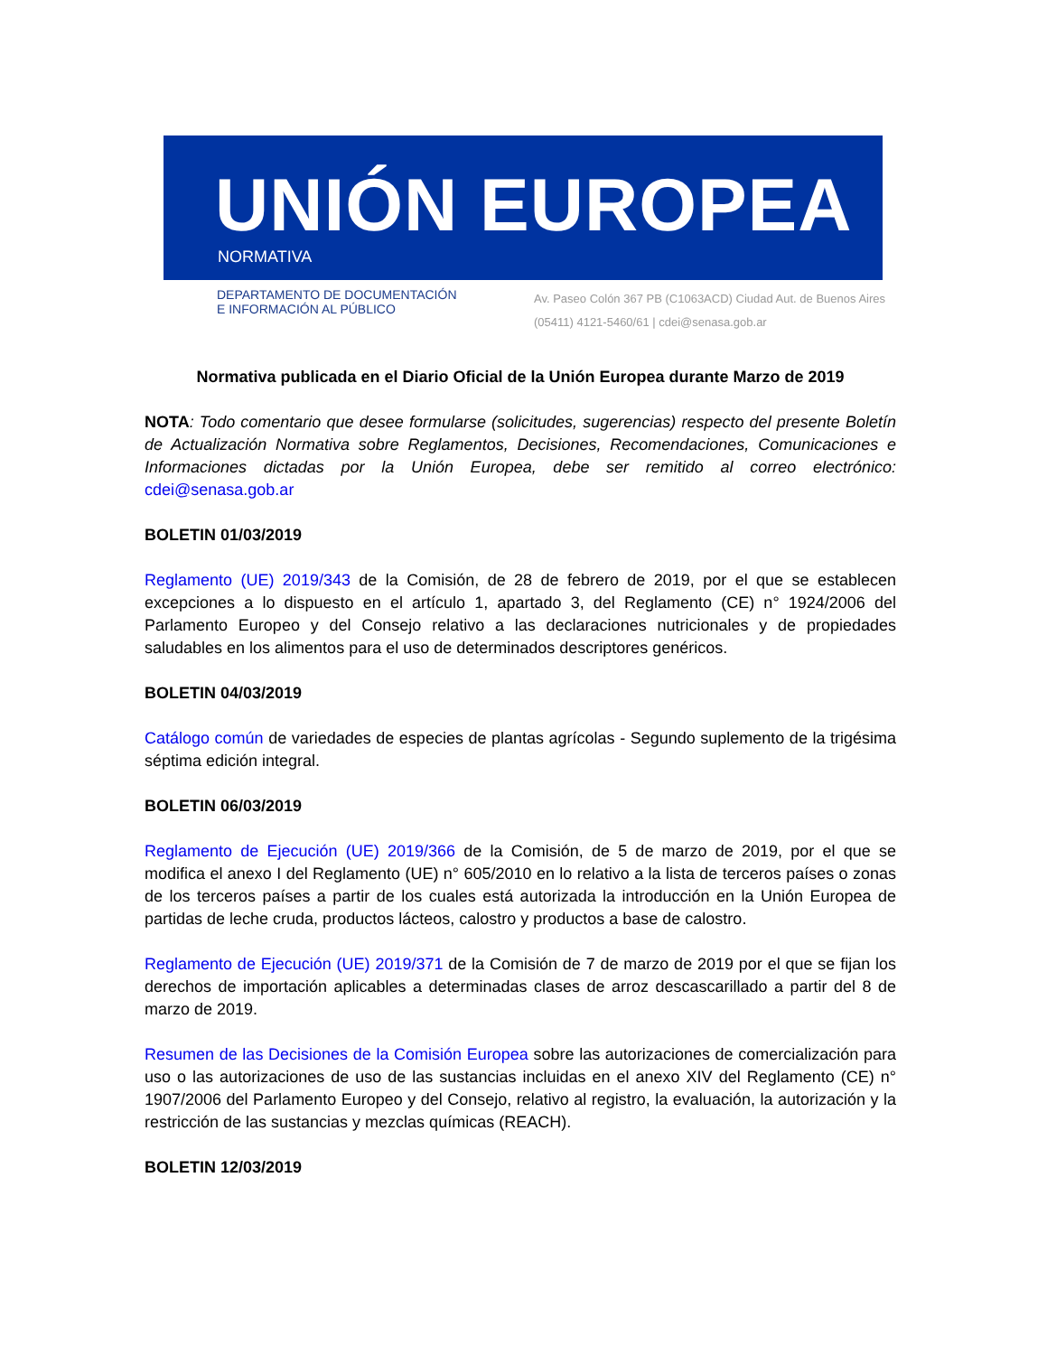UNIÓN EUROPEA
NORMATIVA
DEPARTAMENTO DE DOCUMENTACIÓN
E INFORMACIÓN AL PÚBLICO
Av. Paseo Colón 367 PB (C1063ACD) Ciudad Aut. de Buenos Aires
(05411) 4121-5460/61 | cdei@senasa.gob.ar
Normativa publicada en el Diario Oficial de la Unión Europea durante Marzo de 2019
NOTA: Todo comentario que desee formularse (solicitudes, sugerencias) respecto del presente Boletín de Actualización Normativa sobre Reglamentos, Decisiones, Recomendaciones, Comunicaciones e Informaciones dictadas por la Unión Europea, debe ser remitido al correo electrónico: cdei@senasa.gob.ar
BOLETIN 01/03/2019
Reglamento (UE) 2019/343 de la Comisión, de 28 de febrero de 2019, por el que se establecen excepciones a lo dispuesto en el artículo 1, apartado 3, del Reglamento (CE) n° 1924/2006 del Parlamento Europeo y del Consejo relativo a las declaraciones nutricionales y de propiedades saludables en los alimentos para el uso de determinados descriptores genéricos.
BOLETIN 04/03/2019
Catálogo común de variedades de especies de plantas agrícolas - Segundo suplemento de la trigésima séptima edición integral.
BOLETIN 06/03/2019
Reglamento de Ejecución (UE) 2019/366 de la Comisión, de 5 de marzo de 2019, por el que se modifica el anexo I del Reglamento (UE) n° 605/2010 en lo relativo a la lista de terceros países o zonas de los terceros países a partir de los cuales está autorizada la introducción en la Unión Europea de partidas de leche cruda, productos lácteos, calostro y productos a base de calostro.
Reglamento de Ejecución (UE) 2019/371 de la Comisión de 7 de marzo de 2019 por el que se fijan los derechos de importación aplicables a determinadas clases de arroz descascarillado a partir del 8 de marzo de 2019.
Resumen de las Decisiones de la Comisión Europea sobre las autorizaciones de comercialización para uso o las autorizaciones de uso de las sustancias incluidas en el anexo XIV del Reglamento (CE) n° 1907/2006 del Parlamento Europeo y del Consejo, relativo al registro, la evaluación, la autorización y la restricción de las sustancias y mezclas químicas (REACH).
BOLETIN 12/03/2019